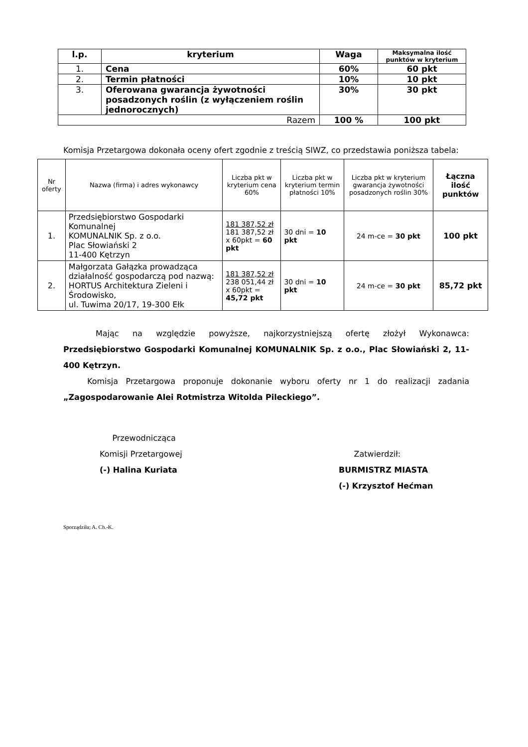| l.p. | kryterium | Waga | Maksymalna ilość punktów w kryterium |
| --- | --- | --- | --- |
| 1. | Cena | 60% | 60 pkt |
| 2. | Termin płatności | 10% | 10 pkt |
| 3. | Oferowana gwarancja żywotności posadzonych roślin (z wyłączeniem roślin jednorocznych) | 30% | 30 pkt |
| Razem | | 100 % | 100 pkt |
Komisja Przetargowa dokonała oceny ofert zgodnie z treścią SIWZ, co przedstawia poniższa tabela:
| Nr oferty | Nazwa (firma) i adres wykonawcy | Liczba pkt w kryterium cena 60% | Liczba pkt w kryterium termin płatności 10% | Liczba pkt w kryterium gwarancja żywotności posadzonych roślin 30% | Łączna ilość punktów |
| --- | --- | --- | --- | --- | --- |
| 1. | Przedsiębiorstwo Gospodarki Komunalnej KOMUNALNIK Sp. z o.o. Plac Słowiański 2 11-400 Kętrzyn | 181 387,52 zł 181 387,52 zł x 60pkt = 60 pkt | 30 dni = 10 pkt | 24 m-ce = 30 pkt | 100 pkt |
| 2. | Małgorzata Gałązka prowadząca działalność gospodarczą pod nazwą: HORTUS Architektura Zieleni i Środowisko, ul. Tuwima 20/17, 19-300 Ełk | 181 387,52 zł 238 051,44 zł x 60pkt = 45,72 pkt | 30 dni = 10 pkt | 24 m-ce = 30 pkt | 85,72 pkt |
Mając na względzie powyższe, najkorzystniejszą ofertę złożył Wykonawca: Przedsiębiorstwo Gospodarki Komunalnej KOMUNALNIK Sp. z o.o., Plac Słowiański 2, 11-400 Kętrzyn.
Komisja Przetargowa proponuje dokonanie wyboru oferty nr 1 do realizacji zadania „Zagospodarowanie Alei Rotmistrza Witolda Pileckiego”.
Przewodnicząca
Komisji Przetargowej
(-) Halina Kuriata
Zatwierdził:
BURMISTRZ MIASTA
(-) Krzysztof Hećman
Sporządziła; A. Ch.-K.